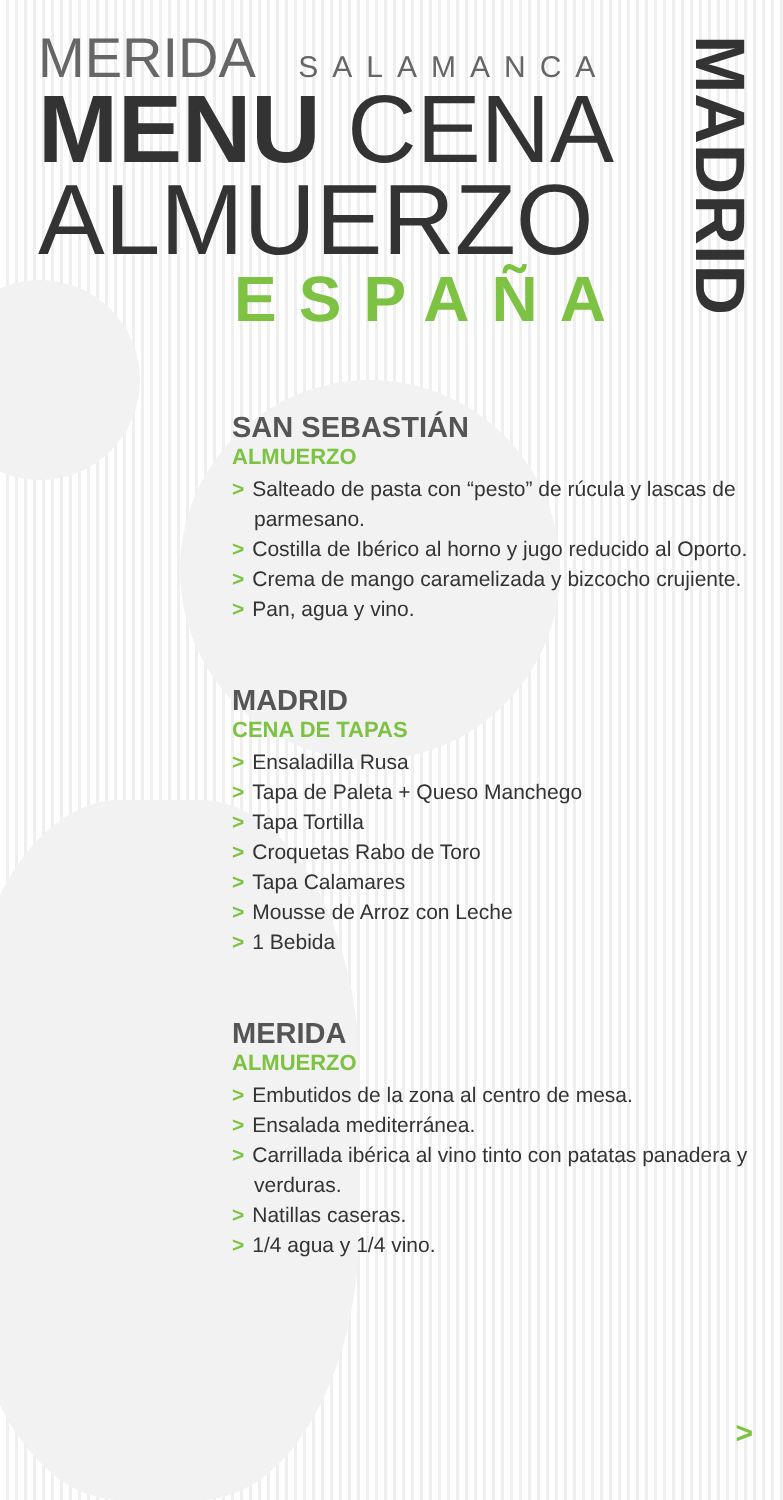MERIDA SALAMANCA
MENU CENA
ALMUERZO
ESPAÑA
MADRID
SAN SEBASTIÁN
ALMUERZO
> Salteado de pasta con “pesto” de rúcula y lascas de parmesano.
> Costilla de Ibérico al horno y jugo reducido al Oporto.
> Crema de mango caramelizada y bizcocho crujiente.
> Pan, agua y vino.
MADRID
CENA DE TAPAS
> Ensaladilla Rusa
> Tapa de Paleta + Queso Manchego
> Tapa Tortilla
> Croquetas Rabo de Toro
> Tapa Calamares
> Mousse de Arroz con Leche
> 1 Bebida
MERIDA
ALMUERZO
> Embutidos de la zona al centro de mesa.
> Ensalada mediterránea.
> Carrillada ibérica al vino tinto con patatas panadera y verduras.
> Natillas caseras.
> 1/4 agua y 1/4 vino.
>